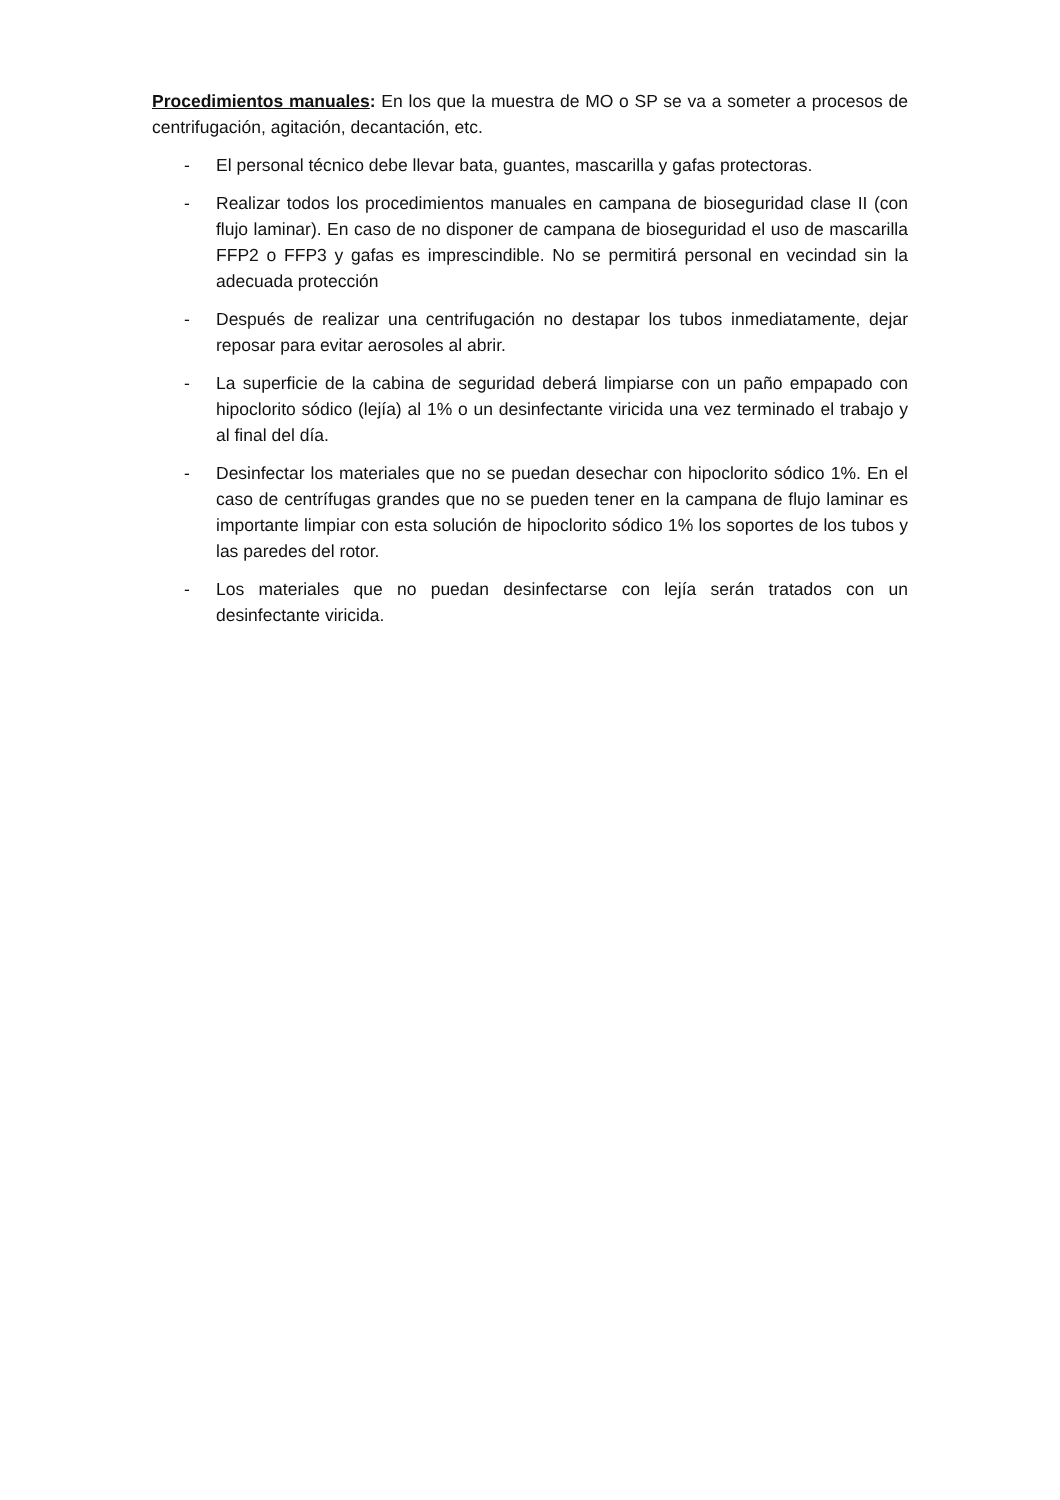Procedimientos manuales: En los que la muestra de MO o SP se va a someter a procesos de centrifugación, agitación, decantación, etc.
- El personal técnico debe llevar bata, guantes, mascarilla y gafas protectoras.
- Realizar todos los procedimientos manuales en campana de bioseguridad clase II (con flujo laminar). En caso de no disponer de campana de bioseguridad el uso de mascarilla FFP2 o FFP3 y gafas es imprescindible. No se permitirá personal en vecindad sin la adecuada protección
- Después de realizar una centrifugación no destapar los tubos inmediatamente, dejar reposar para evitar aerosoles al abrir.
- La superficie de la cabina de seguridad deberá limpiarse con un paño empapado con hipoclorito sódico (lejía) al 1% o un desinfectante viricida una vez terminado el trabajo y al final del día.
- Desinfectar los materiales que no se puedan desechar con hipoclorito sódico 1%. En el caso de centrífugas grandes que no se pueden tener en la campana de flujo laminar es importante limpiar con esta solución de hipoclorito sódico 1% los soportes de los tubos y las paredes del rotor.
- Los materiales que no puedan desinfectarse con lejía serán tratados con un desinfectante viricida.